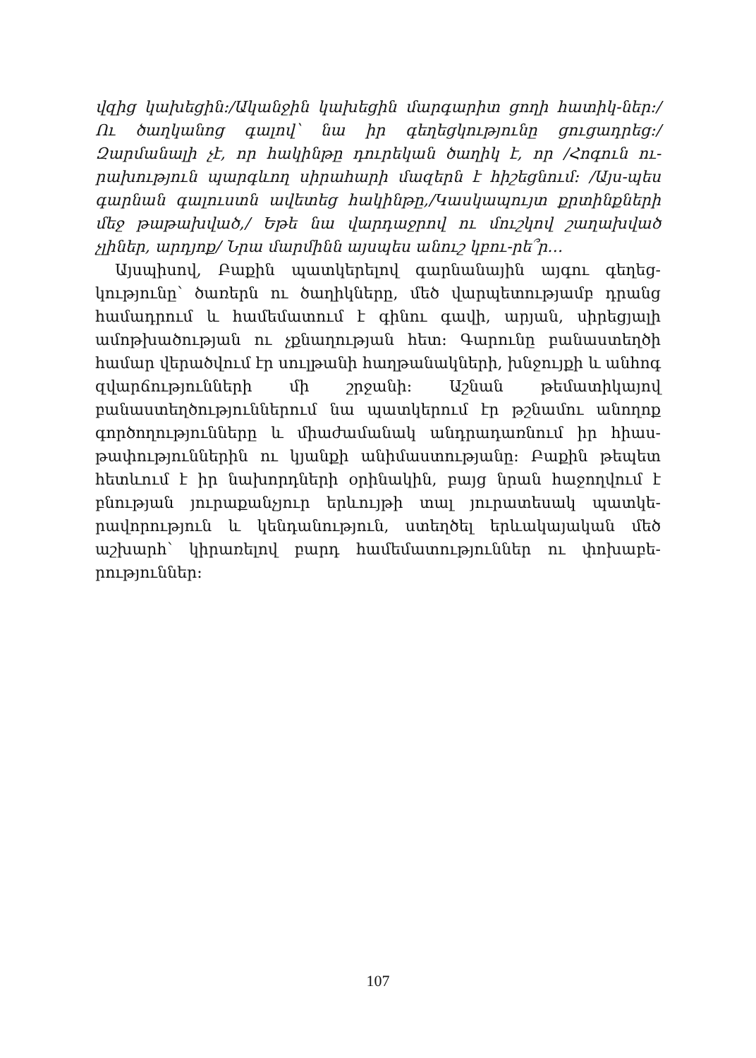վզից կախեցին։/Ականջին կախեցին մարգարիտ ցողի հատիկ-ներ։/Ու ծաղկանոց գալով՝ նա իր գեղեցկությունը ցուցադրեց։/ Զարմանալի չէ, որ հակինթը դուրեկան ծաղիկ է, որ /Հոգուն ու-րախություն պարգևող սիրահարի մազերն է հիշեցնում։ /Այս-պես գարնան գալուստն ավետեց հակինթը,/Կասկապույտ քրտինքների մեջ թաթախված,/ Եթե նա վարդաջրով ու մուշկով շաղախված չլիներ, արդյոք/ Նրա մարմինն այսպես անուշ կբու-րե՞ր…
Այսպիսով, Բաքին պատկերելով գարնանային այգու գեղեց-կությունը՝ ծառերն ու ծաղիկները, մեծ վարպետությամբ դրանց համադրում և համեմատում է գինու գավի, արյան, սիրեցյալի ամոթխածության ու չքնաղության հետ։ Գարունը բանաստեղծի համար վերածվում էր սուլթանի հաղթանակների, խնջույքի և անհոգ զվարճությունների մի շրջանի։ Աշնան թեմատիկայով բանաստեղծություններում նա պատկերում էր թշնամու անողոք գործողությունները և միաժամանակ անդրադառնում իր հիաս-թափություններին ու կյանքի անիմաստությանը։ Բաքին թեպետ հետևում է իր նախորդների օրինակին, բայց նրան հաջողվում է բնության յուրաքանչյուր երևույթի տալ յուրատեսակ պատկե-րավորություն և կենդանություն, ստեղծել երևակայական մեծ աշխարհ՝ կիրառելով բարդ համեմատություններ ու փոխաբե-րություններ։
107